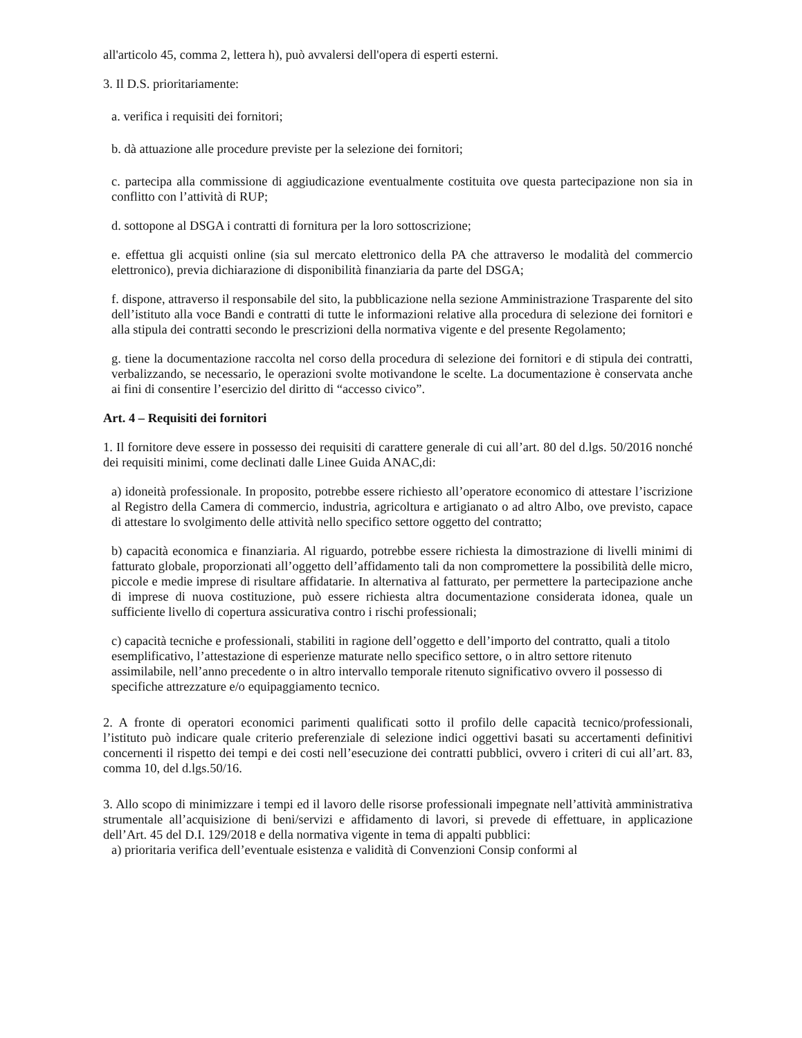all'articolo 45, comma 2, lettera h), può avvalersi dell'opera di esperti esterni.
3. Il D.S. prioritariamente:
a. verifica i requisiti dei fornitori;
b. dà attuazione alle procedure previste per la selezione dei fornitori;
c. partecipa alla commissione di aggiudicazione eventualmente costituita ove questa partecipazione non sia in conflitto con l’attività di RUP;
d. sottopone al DSGA i contratti di fornitura per la loro sottoscrizione;
e. effettua gli acquisti online (sia sul mercato elettronico della PA che attraverso le modalità del commercio elettronico), previa dichiarazione di disponibilità finanziaria da parte del DSGA;
f. dispone, attraverso il responsabile del sito, la pubblicazione nella sezione Amministrazione Trasparente del sito dell’istituto alla voce Bandi e contratti di tutte le informazioni relative alla procedura di selezione dei fornitori e alla stipula dei contratti secondo le prescrizioni della normativa vigente e del presente Regolamento;
g. tiene la documentazione raccolta nel corso della procedura di selezione dei fornitori e di stipula dei contratti, verbalizzando, se necessario, le operazioni svolte motivandone le scelte. La documentazione è conservata anche ai fini di consentire l’esercizio del diritto di “accesso civico”.
Art. 4 – Requisiti dei fornitori
1. Il fornitore deve essere in possesso dei requisiti di carattere generale di cui all’art. 80 del d.lgs. 50/2016 nonché dei requisiti minimi, come declinati dalle Linee Guida ANAC,di:
a) idoneità professionale. In proposito, potrebbe essere richiesto all’operatore economico di attestare l’iscrizione al Registro della Camera di commercio, industria, agricoltura e artigianato o ad altro Albo, ove previsto, capace di attestare lo svolgimento delle attività nello specifico settore oggetto del contratto;
b) capacità economica e finanziaria. Al riguardo, potrebbe essere richiesta la dimostrazione di livelli minimi di fatturato globale, proporzionati all’oggetto dell’affidamento tali da non compromettere la possibilità delle micro, piccole e medie imprese di risultare affidatarie. In alternativa al fatturato, per permettere la partecipazione anche di imprese di nuova costituzione, può essere richiesta altra documentazione considerata idonea, quale un sufficiente livello di copertura assicurativa contro i rischi professionali;
c) capacità tecniche e professionali, stabiliti in ragione dell’oggetto e dell’importo del contratto, quali a titolo esemplificativo, l’attestazione di esperienze maturate nello specifico settore, o in altro settore ritenuto assimilabile, nell’anno precedente o in altro intervallo temporale ritenuto significativo ovvero il possesso di specifiche attrezzature e/o equipaggiamento tecnico.
2. A fronte di operatori economici parimenti qualificati sotto il profilo delle capacità tecnico/professionali, l’istituto può indicare quale criterio preferenziale di selezione indici oggettivi basati su accertamenti definitivi concernenti il rispetto dei tempi e dei costi nell’esecuzione dei contratti pubblici, ovvero i criteri di cui all’art. 83, comma 10, del d.lgs.50/16.
3. Allo scopo di minimizzare i tempi ed il lavoro delle risorse professionali impegnate nell’attività amministrativa strumentale all’acquisizione di beni/servizi e affidamento di lavori, si prevede di effettuare, in applicazione dell’Art. 45 del D.I. 129/2018 e della normativa vigente in tema di appalti pubblici:
a) prioritaria verifica dell’eventuale esistenza e validità di Convenzioni Consip conformi al